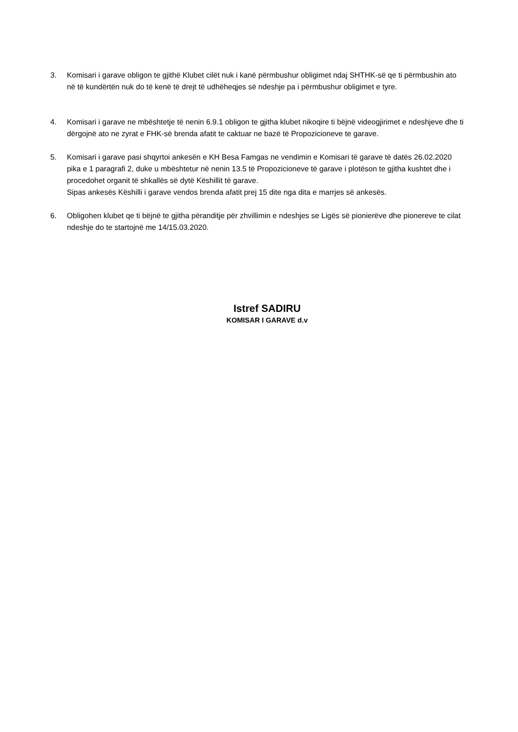3. Komisari i garave obligon te gjithë Klubet cilët nuk i kanë përmbushur obligimet ndaj SHTHK-së qe ti përmbushin ato në të kundërtën nuk do të kenë të drejt të udhëheqjes së ndeshje pa i përmbushur obligimet e tyre.
4. Komisari i garave ne mbështetje të nenin 6.9.1 obligon te gjitha klubet nikoqire ti bëjnë videogjirimet e ndeshjeve dhe ti dërgojnë ato ne zyrat e FHK-së brenda afatit te caktuar ne bazë të Propozicioneve te garave.
5. Komisari i garave pasi shqyrtoi ankesën e KH Besa Famgas ne vendimin e Komisari të garave të datës 26.02.2020 pika e 1 paragrafi 2, duke u mbështetur në nenin 13.5 të Propozicioneve të garave i plotëson te gjitha kushtet dhe i procedohet organit të shkallës së dytë Këshillit të garave.
Sipas ankesës Këshilli i garave vendos brenda afatit prej 15 dite nga dita e marrjes së ankesës.
6. Obligohen klubet qe ti bëjnë te gjitha përanditje për zhvillimin e ndeshjes se Ligës së pionierëve dhe pionereve te cilat ndeshje do te startojnë me 14/15.03.2020.
Istref SADIRU
KOMISAR I GARAVE d.v